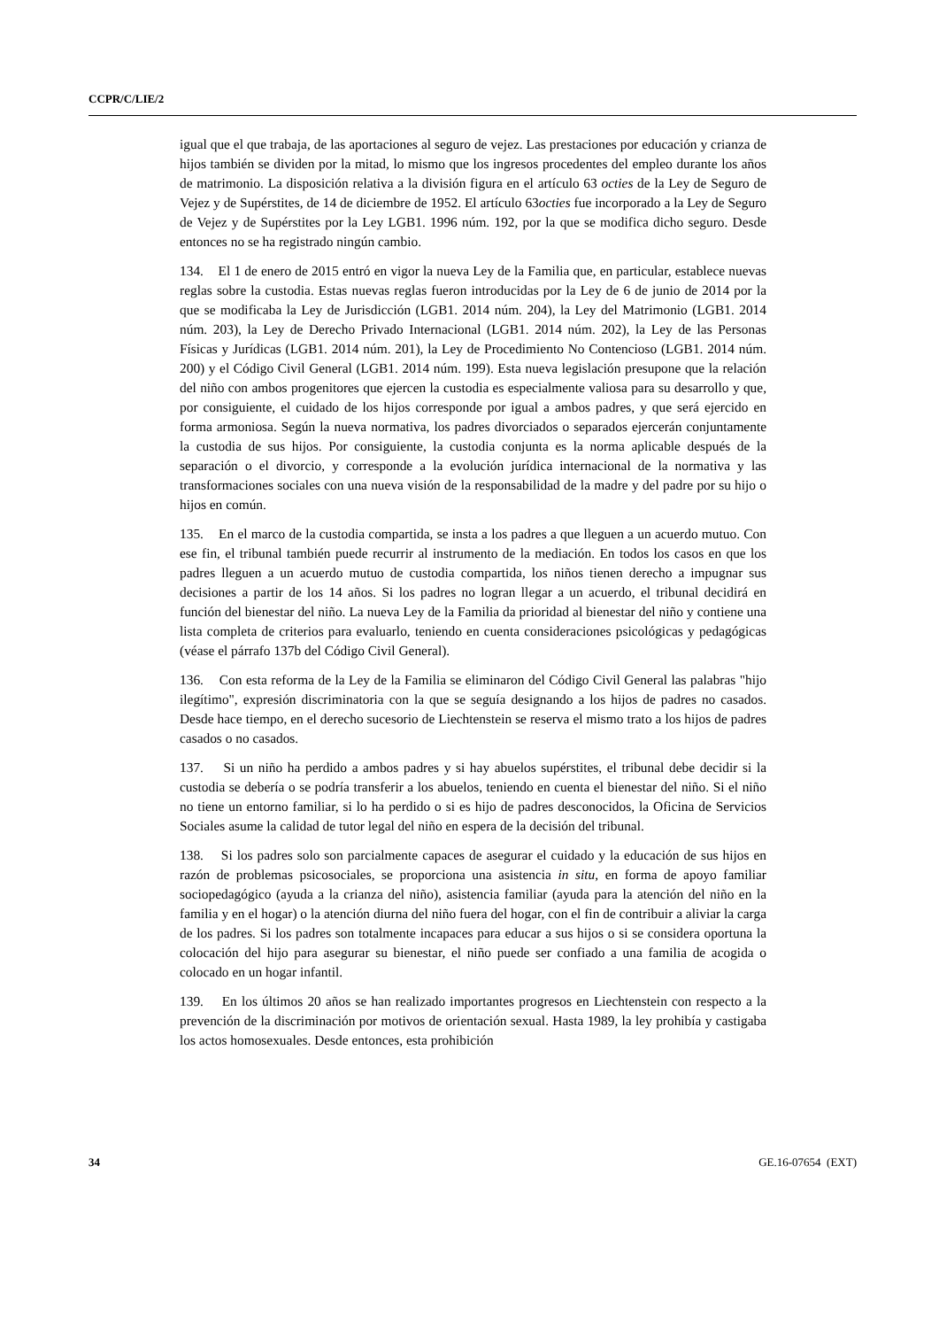CCPR/C/LIE/2
igual que el que trabaja, de las aportaciones al seguro de vejez. Las prestaciones por educación y crianza de hijos también se dividen por la mitad, lo mismo que los ingresos procedentes del empleo durante los años de matrimonio. La disposición relativa a la división figura en el artículo 63 octies de la Ley de Seguro de Vejez y de Supérstites, de 14 de diciembre de 1952. El artículo 63octies fue incorporado a la Ley de Seguro de Vejez y de Supérstites por la Ley LGB1. 1996 núm. 192, por la que se modifica dicho seguro. Desde entonces no se ha registrado ningún cambio.
134. El 1 de enero de 2015 entró en vigor la nueva Ley de la Familia que, en particular, establece nuevas reglas sobre la custodia. Estas nuevas reglas fueron introducidas por la Ley de 6 de junio de 2014 por la que se modificaba la Ley de Jurisdicción (LGB1. 2014 núm. 204), la Ley del Matrimonio (LGB1. 2014 núm. 203), la Ley de Derecho Privado Internacional (LGB1. 2014 núm. 202), la Ley de las Personas Físicas y Jurídicas (LGB1. 2014 núm. 201), la Ley de Procedimiento No Contencioso (LGB1. 2014 núm. 200) y el Código Civil General (LGB1. 2014 núm. 199). Esta nueva legislación presupone que la relación del niño con ambos progenitores que ejercen la custodia es especialmente valiosa para su desarrollo y que, por consiguiente, el cuidado de los hijos corresponde por igual a ambos padres, y que será ejercido en forma armoniosa. Según la nueva normativa, los padres divorciados o separados ejercerán conjuntamente la custodia de sus hijos. Por consiguiente, la custodia conjunta es la norma aplicable después de la separación o el divorcio, y corresponde a la evolución jurídica internacional de la normativa y las transformaciones sociales con una nueva visión de la responsabilidad de la madre y del padre por su hijo o hijos en común.
135. En el marco de la custodia compartida, se insta a los padres a que lleguen a un acuerdo mutuo. Con ese fin, el tribunal también puede recurrir al instrumento de la mediación. En todos los casos en que los padres lleguen a un acuerdo mutuo de custodia compartida, los niños tienen derecho a impugnar sus decisiones a partir de los 14 años. Si los padres no logran llegar a un acuerdo, el tribunal decidirá en función del bienestar del niño. La nueva Ley de la Familia da prioridad al bienestar del niño y contiene una lista completa de criterios para evaluarlo, teniendo en cuenta consideraciones psicológicas y pedagógicas (véase el párrafo 137b del Código Civil General).
136. Con esta reforma de la Ley de la Familia se eliminaron del Código Civil General las palabras "hijo ilegítimo", expresión discriminatoria con la que se seguía designando a los hijos de padres no casados. Desde hace tiempo, en el derecho sucesorio de Liechtenstein se reserva el mismo trato a los hijos de padres casados o no casados.
137. Si un niño ha perdido a ambos padres y si hay abuelos supérstites, el tribunal debe decidir si la custodia se debería o se podría transferir a los abuelos, teniendo en cuenta el bienestar del niño. Si el niño no tiene un entorno familiar, si lo ha perdido o si es hijo de padres desconocidos, la Oficina de Servicios Sociales asume la calidad de tutor legal del niño en espera de la decisión del tribunal.
138. Si los padres solo son parcialmente capaces de asegurar el cuidado y la educación de sus hijos en razón de problemas psicosociales, se proporciona una asistencia in situ, en forma de apoyo familiar sociopedagógico (ayuda a la crianza del niño), asistencia familiar (ayuda para la atención del niño en la familia y en el hogar) o la atención diurna del niño fuera del hogar, con el fin de contribuir a aliviar la carga de los padres. Si los padres son totalmente incapaces para educar a sus hijos o si se considera oportuna la colocación del hijo para asegurar su bienestar, el niño puede ser confiado a una familia de acogida o colocado en un hogar infantil.
139. En los últimos 20 años se han realizado importantes progresos en Liechtenstein con respecto a la prevención de la discriminación por motivos de orientación sexual. Hasta 1989, la ley prohibía y castigaba los actos homosexuales. Desde entonces, esta prohibición
34 GE.16-07654 (EXT)